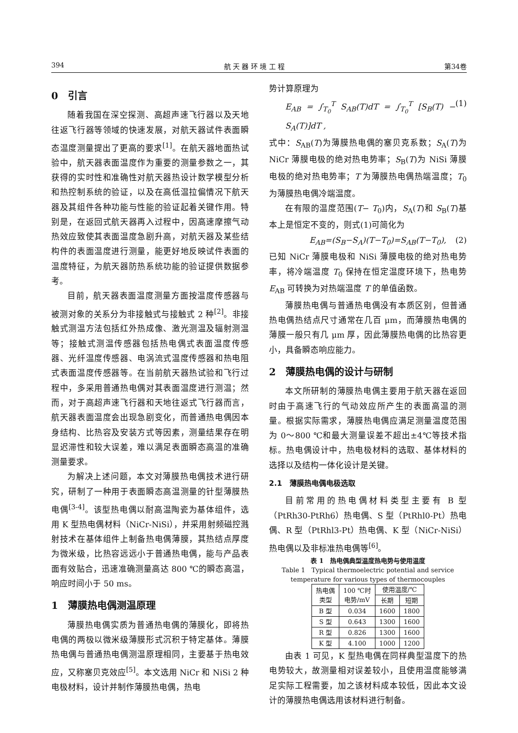394 航 天 器 环 境 工 程 第34卷
0　引言
随着我国在深空探测、高超声速飞行器以及天地往返飞行器等领域的快速发展，对航天器试件表面瞬态温度测量提出了更高的要求<sup>[1]</sup>。在航天器地面热试验中，航天器表面温度作为重要的测量参数之一，其获得的实时性和准确性对航天器热设计数学模型分析和热控制系统的验证，以及在高低温拉偏情况下航天器及其组件各种功能与性能的验证起着关键作用。特别是，在返回式航天器再入过程中，因高速摩擦气动热效应致使其表面温度急剧升高，对航天器及某些结构件的表面温度进行测量，能更好地反映试件表面的温度特征，为航天器防热系统功能的验证提供数据参考。
目前，航天器表面温度测量方面按温度传感器与被测对象的关系分为非接触式与接触式 2 种<sup>[2]</sup>。非接触式测温方法包括红外热成像、激光测温及辐射测温等；接触式测温传感器包括热电偶式表面温度传感器、光纤温度传感器、电涡流式温度传感器和热电阻式表面温度传感器等。在当前航天器热试验和飞行过程中，多采用普通热电偶对其表面温度进行测温；然而，对于高超声速飞行器和天地往返式飞行器而言，航天器表面温度会出现急剧变化，而普通热电偶因本身结构、比热容及安装方式等因素，测量结果存在明显迟滞性和较大误差，难以满足表面瞬态高温的准确测量要求。
为解决上述问题，本文对薄膜热电偶技术进行研究，研制了一种用于表面瞬态高温测量的针型薄膜热电偶<sup>[3-4]</sup>。该型热电偶以耐高温陶瓷为基体组件，选用 K 型热电偶材料（NiCr-NiSi），并采用射频磁控溅射技术在基体组件上制备热电偶薄膜，其热结点厚度为微米级，比热容远远小于普通热电偶，能与产品表面有效贴合，迅速准确测量高达 800 ℃的瞬态高温，响应时间小于 50 ms。
1　薄膜热电偶测温原理
薄膜热电偶实质为普通热电偶的薄膜化，即将热电偶的两极以微米级薄膜形式沉积于特定基体。薄膜热电偶与普通热电偶测温原理相同，主要基于热电效应，又称塞贝克效应<sup>[5]</sup>。本文选用 NiCr 和 NiSi 2 种电极材料，设计并制作薄膜热电偶，热电
势计算原理为
E<sub>AB</sub> = ∫<sub>T<sub>0</sub></sub><sup>T</sup> S<sub>AB</sub>(T)dT = ∫<sub>T<sub>0</sub></sub><sup>T</sup> [S<sub>B</sub>(T) − S<sub>A</sub>(T)]dT , (1)
式中：S<sub>AB</sub>(T)为薄膜热电偶的塞贝克系数；S<sub>A</sub>(T)为 NiCr 薄膜电极的绝对热电势率；S<sub>B</sub>(T)为 NiSi 薄膜电极的绝对热电势率；T 为薄膜热电偶热端温度；T<sub>0</sub> 为薄膜热电偶冷端温度。
在有限的温度范围(T− T<sub>0</sub>)内，S<sub>A</sub>(T)和 S<sub>B</sub>(T)基本上是恒定不变的，则式(1)可简化为
E<sub>AB</sub>=(S<sub>B</sub>−S<sub>A</sub>)(T−T<sub>0</sub>)=S<sub>AB</sub>(T−T<sub>0</sub>), (2)
已知 NiCr 薄膜电极和 NiSi 薄膜电极的绝对热电势率，将冷端温度 T<sub>0</sub> 保持在恒定温度环境下，热电势 E<sub>AB</sub> 可转换为对热端温度 T 的单值函数。
薄膜热电偶与普通热电偶没有本质区别，但普通热电偶热结点尺寸通常在几百 μm，而薄膜热电偶的薄膜一般只有几 μm 厚，因此薄膜热电偶的比热容更小，具备瞬态响应能力。
2　薄膜热电偶的设计与研制
本文所研制的薄膜热电偶主要用于航天器在返回时由于高速飞行的气动效应所产生的表面高温的测量。根据实际需求，薄膜热电偶应满足测量温度范围为 0～800 ℃和最大测量误差不超出±4℃等技术指标。热电偶设计中，热电极材料的选取、基体材料的选择以及结构一体化设计是关键。
2.1　薄膜热电偶电极选取
目前常用的热电偶材料类型主要有 B 型（PtRh30-PtRh6）热电偶、S 型（PtRhl0-Pt）热电偶、R 型（PtRhl3-Pt）热电偶、K 型（NiCr-NiSi）热电偶以及非标准热电偶等<sup>[6]</sup>。
表 1　热电偶典型温度热电势与使用温度
Table 1　Typical thermoelectric potential and service temperature for various types of thermocouples
| 热电偶 类型 | 100 ℃时 电势/mV | 使用温度/℃ | |
| --- | --- | --- | --- |
| | | 长期 | 短期 |
| B 型 | 0.034 | 1600 | 1800 |
| S 型 | 0.643 | 1300 | 1600 |
| R 型 | 0.826 | 1300 | 1600 |
| K 型 | 4.100 | 1000 | 1200 |
由表 1 可见，K 型热电偶在同样典型温度下的热电势较大，故测量相对误差较小，且使用温度能够满足实际工程需要，加之该材料成本较低，因此本文设计的薄膜热电偶选用该材料进行制备。